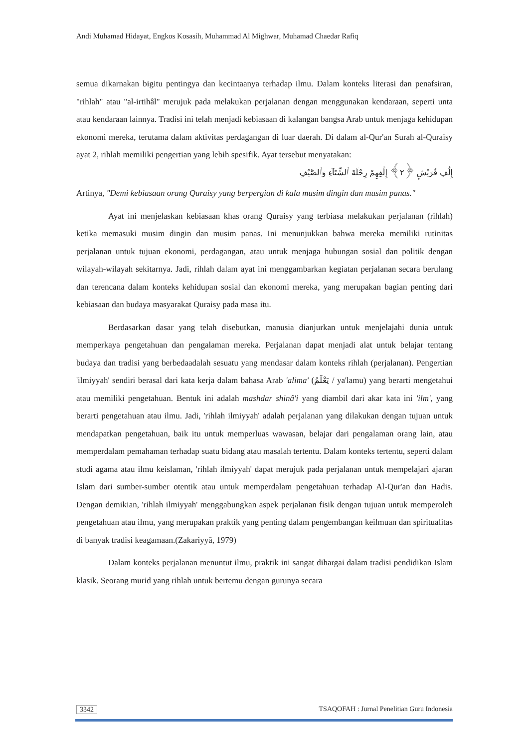Andi Muhamad Hidayat, Engkos Kosasih, Muhammad Al Mighwar, Muhamad Chaedar Rafiq
semua dikarnakan bigitu pentingya dan kecintaanya terhadap ilmu. Dalam konteks literasi dan penafsiran, "rihlah" atau "al-irtihâl" merujuk pada melakukan perjalanan dengan menggunakan kendaraan, seperti unta atau kendaraan lainnya. Tradisi ini telah menjadi kebiasaan di kalangan bangsa Arab untuk menjaga kehidupan ekonomi mereka, terutama dalam aktivitas perdagangan di luar daerah. Di dalam al-Qur'an Surah al-Quraisy ayat 2, rihlah memiliki pengertian yang lebih spesifik. Ayat tersebut menyatakan:
إِلَٰفِ قُرَيْشٍ ﴿٢﴾ إِلَٰفِهِمْ رِحْلَةَ ٱلشِّتَآءِ وَٱلصَّيْفِ
Artinya, "Demi kebiasaan orang Quraisy yang berpergian di kala musim dingin dan musim panas."
Ayat ini menjelaskan kebiasaan khas orang Quraisy yang terbiasa melakukan perjalanan (rihlah) ketika memasuki musim dingin dan musim panas. Ini menunjukkan bahwa mereka memiliki rutinitas perjalanan untuk tujuan ekonomi, perdagangan, atau untuk menjaga hubungan sosial dan politik dengan wilayah-wilayah sekitarnya. Jadi, rihlah dalam ayat ini menggambarkan kegiatan perjalanan secara berulang dan terencana dalam konteks kehidupan sosial dan ekonomi mereka, yang merupakan bagian penting dari kebiasaan dan budaya masyarakat Quraisy pada masa itu.
Berdasarkan dasar yang telah disebutkan, manusia dianjurkan untuk menjelajahi dunia untuk memperkaya pengetahuan dan pengalaman mereka. Perjalanan dapat menjadi alat untuk belajar tentang budaya dan tradisi yang berbedaadalah sesuatu yang mendasar dalam konteks rihlah (perjalanan). Pengertian 'ilmiyyah' sendiri berasal dari kata kerja dalam bahasa Arab 'alima' (يَعْلَمُ / ya'lamu) yang berarti mengetahui atau memiliki pengetahuan. Bentuk ini adalah mashdar shinâ'i yang diambil dari akar kata ini 'ilm', yang berarti pengetahuan atau ilmu. Jadi, 'rihlah ilmiyyah' adalah perjalanan yang dilakukan dengan tujuan untuk mendapatkan pengetahuan, baik itu untuk memperluas wawasan, belajar dari pengalaman orang lain, atau memperdalam pemahaman terhadap suatu bidang atau masalah tertentu. Dalam konteks tertentu, seperti dalam studi agama atau ilmu keislaman, 'rihlah ilmiyyah' dapat merujuk pada perjalanan untuk mempelajari ajaran Islam dari sumber-sumber otentik atau untuk memperdalam pengetahuan terhadap Al-Qur'an dan Hadis. Dengan demikian, 'rihlah ilmiyyah' menggabungkan aspek perjalanan fisik dengan tujuan untuk memperoleh pengetahuan atau ilmu, yang merupakan praktik yang penting dalam pengembangan keilmuan dan spiritualitas di banyak tradisi keagamaan.(Zakariyyâ, 1979)
Dalam konteks perjalanan menuntut ilmu, praktik ini sangat dihargai dalam tradisi pendidikan Islam klasik. Seorang murid yang rihlah untuk bertemu dengan gurunya secara
3342 TSAQOFAH : Jurnal Penelitian Guru Indonesia